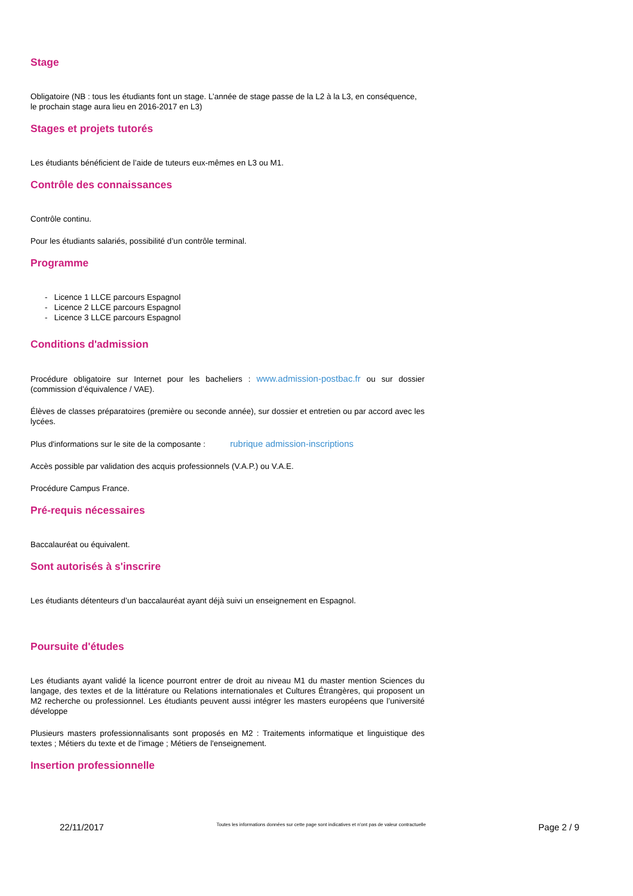Stage
Obligatoire (NB : tous les étudiants font un stage. L’année de stage passe de la L2 à la L3, en conséquence, le prochain stage aura lieu en 2016-2017 en L3)
Stages et projets tutorés
Les étudiants bénéficient de l’aide de tuteurs eux-mêmes en L3 ou M1.
Contrôle des connaissances
Contrôle continu.
Pour les étudiants salariés, possibilité d’un contrôle terminal.
Programme
- Licence 1 LLCE parcours Espagnol
- Licence 2 LLCE parcours Espagnol
- Licence 3 LLCE parcours Espagnol
Conditions d'admission
Procédure obligatoire sur Internet pour les bacheliers : www.admission-postbac.fr ou sur dossier (commission d’équivalence / VAE).
Élèves de classes préparatoires (première ou seconde année), sur dossier et entretien ou par accord avec les lycées.
Plus d'informations sur le site de la composante : rubrique admission-inscriptions
Accès possible par validation des acquis professionnels (V.A.P.) ou V.A.E.
Procédure Campus France.
Pré-requis nécessaires
Baccalauréat ou équivalent.
Sont autorisés à s'inscrire
Les étudiants détenteurs d’un baccalauréat ayant déjà suivi un enseignement en Espagnol.
Poursuite d'études
Les étudiants ayant validé la licence pourront entrer de droit au niveau M1 du master mention Sciences du langage, des textes et de la littérature ou Relations internationales et Cultures Étrangères, qui proposent un M2 recherche ou professionnel. Les étudiants peuvent aussi intégrer les masters européens que l’université développe
Plusieurs masters professionnalisants sont proposés en M2 : Traitements informatique et linguistique des textes ; Métiers du texte et de l'image ; Métiers de l'enseignement.
Insertion professionnelle
22/11/2017 Toutes les informations données sur cette page sont indicatives et n'ont pas de valeur contractuelle Page 2 / 9